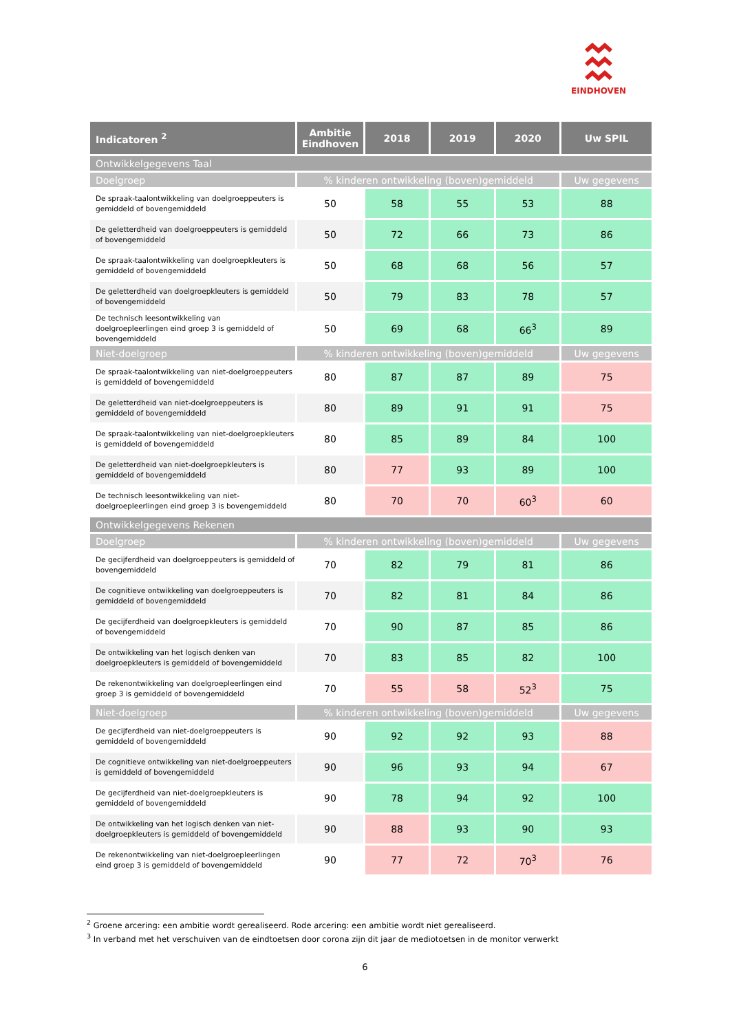EINDHOVEN
| Indicatoren <sup>2</sup> | Ambitie Eindhoven | 2018 | 2019 | 2020 | Uw SPIL |
| --- | --- | --- | --- | --- | --- |
| Ontwikkelgegevens Taal | | | | | |
| Doelgroep | % kinderen ontwikkeling (boven)gemiddeld | | | | Uw gegevens |
| De spraak-taalontwikkeling van doelgroeppeuters is gemiddeld of bovengemiddeld | 50 | 58 | 55 | 53 | 88 |
| De geletterdheid van doelgroeppeuters is gemiddeld of bovengemiddeld | 50 | 72 | 66 | 73 | 86 |
| De spraak-taalontwikkeling van doelgroepkleuters is gemiddeld of bovengemiddeld | 50 | 68 | 68 | 56 | 57 |
| De geletterdheid van doelgroepkleuters is gemiddeld of bovengemiddeld | 50 | 79 | 83 | 78 | 57 |
| De technisch leesontwikkeling van doelgroepleerlingen eind groep 3 is gemiddeld of bovengemiddeld | 50 | 69 | 68 | 66<sup>3</sup> | 89 |
| Niet-doelgroep | % kinderen ontwikkeling (boven)gemiddeld | | | | Uw gegevens |
| De spraak-taalontwikkeling van niet-doelgroeppeuters is gemiddeld of bovengemiddeld | 80 | 87 | 87 | 89 | 75 |
| De geletterdheid van niet-doelgroeppeuters is gemiddeld of bovengemiddeld | 80 | 89 | 91 | 91 | 75 |
| De spraak-taalontwikkeling van niet-doelgroepkleuters is gemiddeld of bovengemiddeld | 80 | 85 | 89 | 84 | 100 |
| De geletterdheid van niet-doelgroepkleuters is gemiddeld of bovengemiddeld | 80 | 77 | 93 | 89 | 100 |
| De technisch leesontwikkeling van niet-doelgroepleerlingen eind groep 3 is bovengemiddeld | 80 | 70 | 70 | 60<sup>3</sup> | 60 |
| Ontwikkelgegevens Rekenen | | | | | |
| Doelgroep | % kinderen ontwikkeling (boven)gemiddeld | | | | Uw gegevens |
| De gecijferdheid van doelgroeppeuters is gemiddeld of bovengemiddeld | 70 | 82 | 79 | 81 | 86 |
| De cognitieve ontwikkeling van doelgroeppeuters is gemiddeld of bovengemiddeld | 70 | 82 | 81 | 84 | 86 |
| De gecijferdheid van doelgroepkleuters is gemiddeld of bovengemiddeld | 70 | 90 | 87 | 85 | 86 |
| De ontwikkeling van het logisch denken van doelgroepkleuters is gemiddeld of bovengemiddeld | 70 | 83 | 85 | 82 | 100 |
| De rekenontwikkeling van doelgroepleerlingen eind groep 3 is gemiddeld of bovengemiddeld | 70 | 55 | 58 | 52<sup>3</sup> | 75 |
| Niet-doelgroep | % kinderen ontwikkeling (boven)gemiddeld | | | | Uw gegevens |
| De gecijferdheid van niet-doelgroeppeuters is gemiddeld of bovengemiddeld | 90 | 92 | 92 | 93 | 88 |
| De cognitieve ontwikkeling van niet-doelgroeppeuters is gemiddeld of bovengemiddeld | 90 | 96 | 93 | 94 | 67 |
| De gecijferdheid van niet-doelgroepkleuters is gemiddeld of bovengemiddeld | 90 | 78 | 94 | 92 | 100 |
| De ontwikkeling van het logisch denken van niet-doelgroepkleuters is gemiddeld of bovengemiddeld | 90 | 88 | 93 | 90 | 93 |
| De rekenontwikkeling van niet-doelgroepleerlingen eind groep 3 is gemiddeld of bovengemiddeld | 90 | 77 | 72 | 70<sup>3</sup> | 76 |
<sup>2</sup> Groene arcering: een ambitie wordt gerealiseerd. Rode arcering: een ambitie wordt niet gerealiseerd.
<sup>3</sup> In verband met het verschuiven van de eindtoetsen door corona zijn dit jaar de mediotoetsen in de monitor verwerkt
6